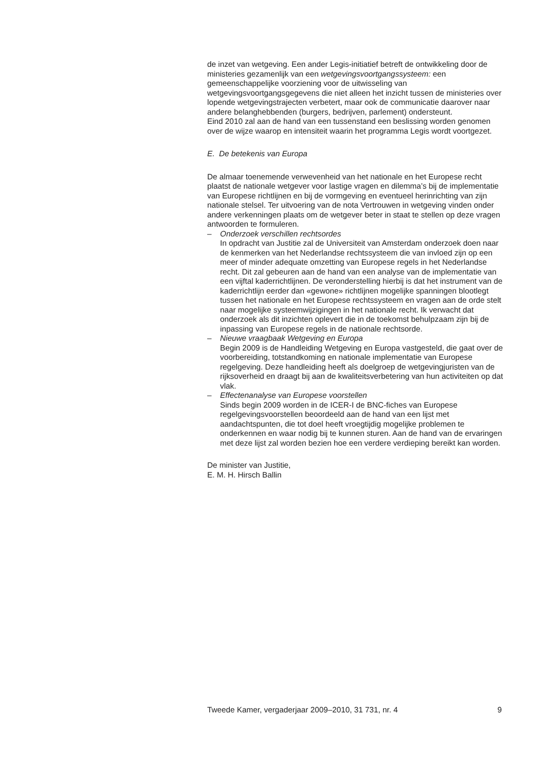de inzet van wetgeving. Een ander Legis-initiatief betreft de ontwikkeling door de ministeries gezamenlijk van een wetgevingsvoortgangssysteem: een gemeenschappelijke voorziening voor de uitwisseling van wetgevingsvoortgangsgegevens die niet alleen het inzicht tussen de ministeries over lopende wetgevingstrajecten verbetert, maar ook de communicatie daarover naar andere belanghebbenden (burgers, bedrijven, parlement) ondersteunt.
Eind 2010 zal aan de hand van een tussenstand een beslissing worden genomen over de wijze waarop en intensiteit waarin het programma Legis wordt voortgezet.
E. De betekenis van Europa
De almaar toenemende verwevenheid van het nationale en het Europese recht plaatst de nationale wetgever voor lastige vragen en dilemma’s bij de implementatie van Europese richtlijnen en bij de vormgeving en eventueel herinrichting van zijn nationale stelsel. Ter uitvoering van de nota Vertrouwen in wetgeving vinden onder andere verkenningen plaats om de wetgever beter in staat te stellen op deze vragen antwoorden te formuleren.
– Onderzoek verschillen rechtsordes
In opdracht van Justitie zal de Universiteit van Amsterdam onderzoek doen naar de kenmerken van het Nederlandse rechtssysteem die van invloed zijn op een meer of minder adequate omzetting van Europese regels in het Nederlandse recht. Dit zal gebeuren aan de hand van een analyse van de implementatie van een vijftal kaderrichtlijnen. De veronderstelling hierbij is dat het instrument van de kaderrichtlijn eerder dan «gewone» richtlijnen mogelijke spanningen blootlegt tussen het nationale en het Europese rechtssysteem en vragen aan de orde stelt naar mogelijke systeemwijzigingen in het nationale recht. Ik verwacht dat onderzoek als dit inzichten oplevert die in de toekomst behulpzaam zijn bij de inpassing van Europese regels in de nationale rechtsorde.
– Nieuwe vraagbaak Wetgeving en Europa
Begin 2009 is de Handleiding Wetgeving en Europa vastgesteld, die gaat over de voorbereiding, totstandkoming en nationale implementatie van Europese regelgeving. Deze handleiding heeft als doelgroep de wetgevingjuristen van de rijksoverheid en draagt bij aan de kwaliteitsverbetering van hun activiteiten op dat vlak.
– Effectenanalyse van Europese voorstellen
Sinds begin 2009 worden in de ICER-I de BNC-fiches van Europese regelgevingsvoorstellen beoordeeld aan de hand van een lijst met aandachtspunten, die tot doel heeft vroegtijdig mogelijke problemen te onderkennen en waar nodig bij te kunnen sturen. Aan de hand van de ervaringen met deze lijst zal worden bezien hoe een verdere verdieping bereikt kan worden.
De minister van Justitie,
E. M. H. Hirsch Ballin
Tweede Kamer, vergaderjaar 2009–2010, 31 731, nr. 4 9